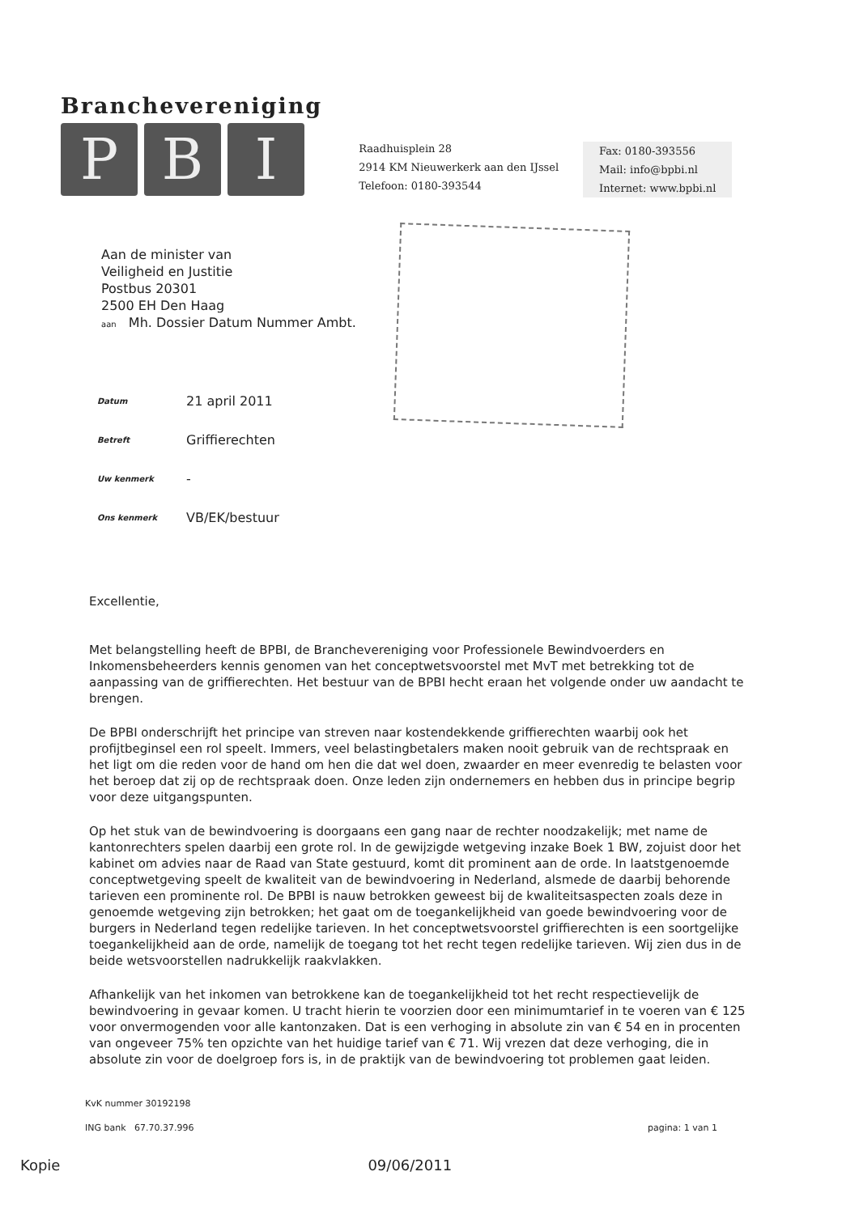Branchevereniging
P B I
Raadhuisplein 28
2914 KM Nieuwerkerk aan den IJssel
Telefoon: 0180-393544
Fax: 0180-393556
Mail: info@bpbi.nl
Internet: www.bpbi.nl
Aan de minister van
Veiligheid en Justitie
Postbus 20301
2500 EH Den Haag
aan Mh. Dossier Datum Nummer Ambt.
Datum 21 april 2011
Betreft Griffierechten
Uw kenmerk -
Ons kenmerk VB/EK/bestuur
Excellentie,
Met belangstelling heeft de BPBI, de Branchevereniging voor Professionele Bewindvoerders en Inkomensbeheerders kennis genomen van het conceptwetsvoorstel met MvT met betrekking tot de aanpassing van de griffierechten. Het bestuur van de BPBI hecht eraan het volgende onder uw aandacht te brengen.
De BPBI onderschrijft het principe van streven naar kostendekkende griffierechten waarbij ook het profijtbeginsel een rol speelt. Immers, veel belastingbetalers maken nooit gebruik van de rechtspraak en het ligt om die reden voor de hand om hen die dat wel doen, zwaarder en meer evenredig te belasten voor het beroep dat zij op de rechtspraak doen. Onze leden zijn ondernemers en hebben dus in principe begrip voor deze uitgangspunten.
Op het stuk van de bewindvoering is doorgaans een gang naar de rechter noodzakelijk; met name de kantonrechters spelen daarbij een grote rol. In de gewijzigde wetgeving inzake Boek 1 BW, zojuist door het kabinet om advies naar de Raad van State gestuurd, komt dit prominent aan de orde. In laatstgenoemde conceptwetgeving speelt de kwaliteit van de bewindvoering in Nederland, alsmede de daarbij behorende tarieven een prominente rol. De BPBI is nauw betrokken geweest bij de kwaliteitsaspecten zoals deze in genoemde wetgeving zijn betrokken; het gaat om de toegankelijkheid van goede bewindvoering voor de burgers in Nederland tegen redelijke tarieven. In het conceptwetsvoorstel griffierechten is een soortgelijke toegankelijkheid aan de orde, namelijk de toegang tot het recht tegen redelijke tarieven. Wij zien dus in de beide wetsvoorstellen nadrukkelijk raakvlakken.
Afhankelijk van het inkomen van betrokkene kan de toegankelijkheid tot het recht respectievelijk de bewindvoering in gevaar komen. U tracht hierin te voorzien door een minimumtarief in te voeren van € 125 voor onvermogenden voor alle kantonzaken. Dat is een verhoging in absolute zin van € 54 en in procenten van ongeveer 75% ten opzichte van het huidige tarief van € 71. Wij vrezen dat deze verhoging, die in absolute zin voor de doelgroep fors is, in de praktijk van de bewindvoering tot problemen gaat leiden.
KvK nummer 30192198
ING bank 67.70.37.996 pagina: 1 van 1
Kopie 09/06/2011